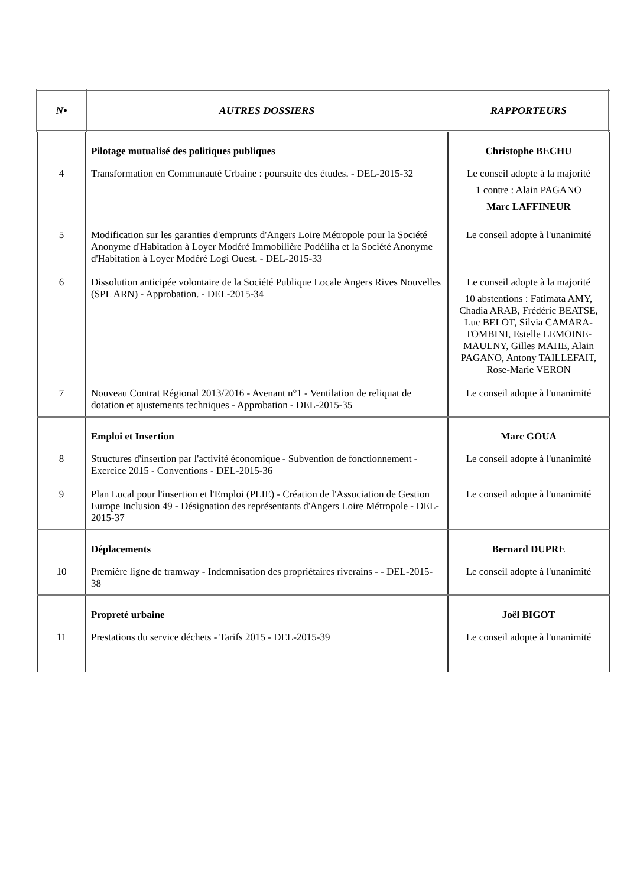| N• | AUTRES DOSSIERS | RAPPORTEURS |
| --- | --- | --- |
| | Pilotage mutualisé des politiques publiques | Christophe BECHU |
| 4 | Transformation en Communauté Urbaine : poursuite des études. - DEL-2015-32 | Le conseil adopte à la majorité 1 contre : Alain PAGANO Marc LAFFINEUR |
| 5 | Modification sur les garanties d'emprunts d'Angers Loire Métropole pour la Société Anonyme d'Habitation à Loyer Modéré Immobilière Podéliha et la Société Anonyme d'Habitation à Loyer Modéré Logi Ouest. - DEL-2015-33 | Le conseil adopte à l'unanimité |
| 6 | Dissolution anticipée volontaire de la Société Publique Locale Angers Rives Nouvelles (SPL ARN) - Approbation. - DEL-2015-34 | Le conseil adopte à la majorité 10 abstentions : Fatimata AMY, Chadia ARAB, Frédéric BEATSE, Luc BELOT, Silvia CAMARA-TOMBINI, Estelle LEMOINE-MAULNY, Gilles MAHE, Alain PAGANO, Antony TAILLEFAIT, Rose-Marie VERON |
| 7 | Nouveau Contrat Régional 2013/2016 - Avenant n°1 - Ventilation de reliquat de dotation et ajustements techniques - Approbation - DEL-2015-35 | Le conseil adopte à l'unanimité |
| | Emploi et Insertion | Marc GOUA |
| 8 | Structures d'insertion par l'activité économique - Subvention de fonctionnement - Exercice 2015 - Conventions - DEL-2015-36 | Le conseil adopte à l'unanimité |
| 9 | Plan Local pour l'insertion et l'Emploi (PLIE) - Création de l'Association de Gestion Europe Inclusion 49 - Désignation des représentants d'Angers Loire Métropole - DEL-2015-37 | Le conseil adopte à l'unanimité |
| | Déplacements | Bernard DUPRE |
| 10 | Première ligne de tramway - Indemnisation des propriétaires riverains - - DEL-2015-38 | Le conseil adopte à l'unanimité |
| | Propreté urbaine | Joël BIGOT |
| 11 | Prestations du service déchets - Tarifs 2015 - DEL-2015-39 | Le conseil adopte à l'unanimité |